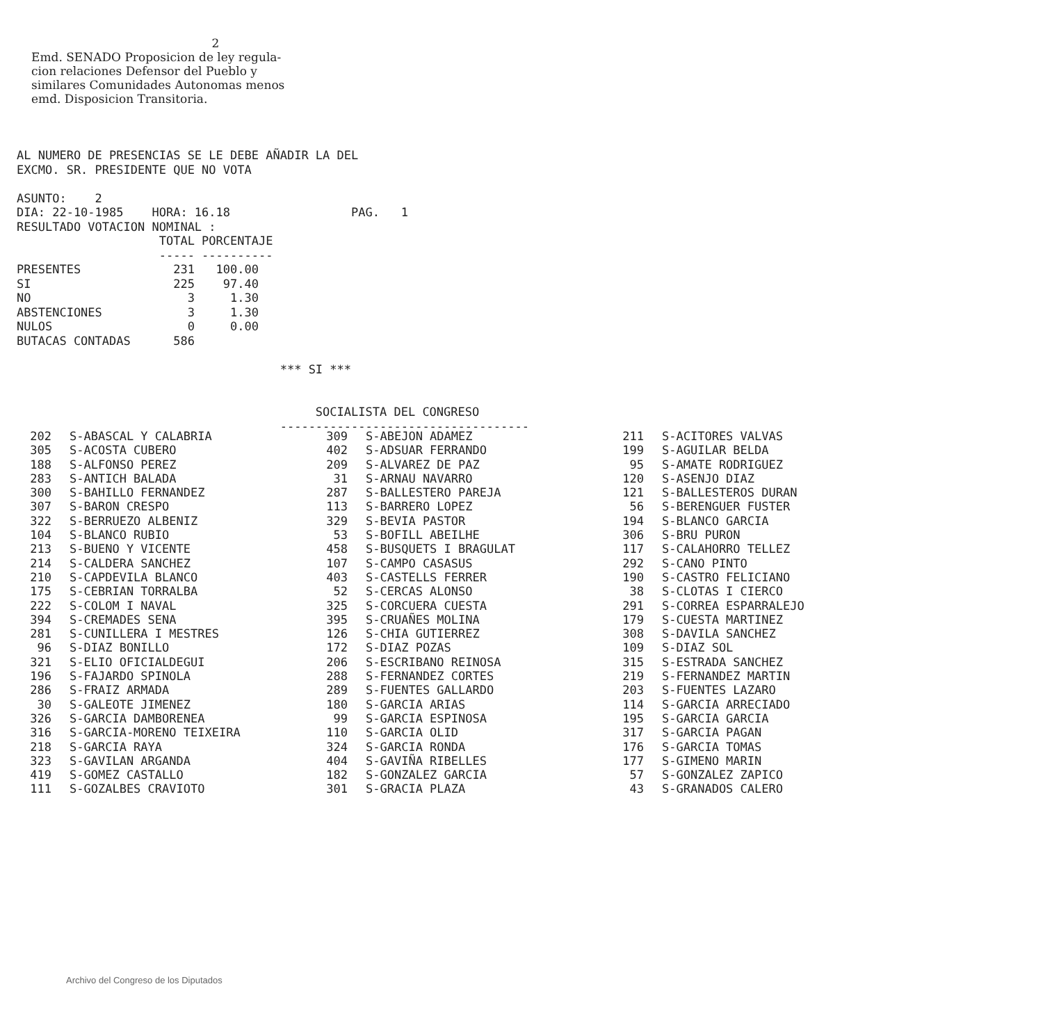2 Emd. SENADO Proposicion de ley regula- cion relaciones Defensor del Pueblo y similares Comunidades Autonomas menos emd. Disposicion Transitoria.
AL NUMERO DE PRESENCIAS SE LE DEBE AÑADIR LA DEL EXCMO. SR. PRESIDENTE QUE NO VOTA ASUNTO: 2 DIA: 22-10-1985 HORA: 16.18 PAG. 1 RESULTADO VOTACION NOMINAL : TOTAL PORCENTAJE ----- ---------- PRESENTES 231 100.00 SI 225 97.40 NO 3 1.30 ABSTENCIONES 3 1.30 NULOS 0 0.00 BUTACAS CONTADAS 586 *** SI *** SOCIALISTA DEL CONGRESO -----------------------------------
| 202 | S-ABASCAL Y CALABRIA | 309 | S-ABEJON ADAMEZ | 211 | S-ACITORES VALVAS |
| 305 | S-ACOSTA CUBERO | 402 | S-ADSUAR FERRANDO | 199 | S-AGUILAR BELDA |
| 188 | S-ALFONSO PEREZ | 209 | S-ALVAREZ DE PAZ | 95 | S-AMATE RODRIGUEZ |
| 283 | S-ANTICH BALADA | 31 | S-ARNAU NAVARRO | 120 | S-ASENJO DIAZ |
| 300 | S-BAHILLO FERNANDEZ | 287 | S-BALLESTERO PAREJA | 121 | S-BALLESTEROS DURAN |
| 307 | S-BARON CRESPO | 113 | S-BARRERO LOPEZ | 56 | S-BERENGUER FUSTER |
| 322 | S-BERRUEZO ALBENIZ | 329 | S-BEVIA PASTOR | 194 | S-BLANCO GARCIA |
| 104 | S-BLANCO RUBIO | 53 | S-BOFILL ABEILHE | 306 | S-BRU PURON |
| 213 | S-BUENO Y VICENTE | 458 | S-BUSQUETS I BRAGULAT | 117 | S-CALAHORRO TELLEZ |
| 214 | S-CALDERA SANCHEZ | 107 | S-CAMPO CASASUS | 292 | S-CANO PINTO |
| 210 | S-CAPDEVILA BLANCO | 403 | S-CASTELLS FERRER | 190 | S-CASTRO FELICIANO |
| 175 | S-CEBRIAN TORRALBA | 52 | S-CERCAS ALONSO | 38 | S-CLOTAS I CIERCO |
| 222 | S-COLOM I NAVAL | 325 | S-CORCUERA CUESTA | 291 | S-CORREA ESPARRALEJO |
| 394 | S-CREMADES SENA | 395 | S-CRUAÑES MOLINA | 179 | S-CUESTA MARTINEZ |
| 281 | S-CUNILLERA I MESTRES | 126 | S-CHIA GUTIERREZ | 308 | S-DAVILA SANCHEZ |
| 96 | S-DIAZ BONILLO | 172 | S-DIAZ POZAS | 109 | S-DIAZ SOL |
| 321 | S-ELIO OFICIALDEGUI | 206 | S-ESCRIBANO REINOSA | 315 | S-ESTRADA SANCHEZ |
| 196 | S-FAJARDO SPINOLA | 288 | S-FERNANDEZ CORTES | 219 | S-FERNANDEZ MARTIN |
| 286 | S-FRAIZ ARMADA | 289 | S-FUENTES GALLARDO | 203 | S-FUENTES LAZARO |
| 30 | S-GALEOTE JIMENEZ | 180 | S-GARCIA ARIAS | 114 | S-GARCIA ARRECIADO |
| 326 | S-GARCIA DAMBORENEA | 99 | S-GARCIA ESPINOSA | 195 | S-GARCIA GARCIA |
| 316 | S-GARCIA-MORENO TEIXEIRA | 110 | S-GARCIA OLID | 317 | S-GARCIA PAGAN |
| 218 | S-GARCIA RAYA | 324 | S-GARCIA RONDA | 176 | S-GARCIA TOMAS |
| 323 | S-GAVILAN ARGANDA | 404 | S-GAVIÑA RIBELLES | 177 | S-GIMENO MARIN |
| 419 | S-GOMEZ CASTALLO | 182 | S-GONZALEZ GARCIA | 57 | S-GONZALEZ ZAPICO |
| 111 | S-GOZALBES CRAVIOTO | 301 | S-GRACIA PLAZA | 43 | S-GRANADOS CALERO |
Archivo del Congreso de los Diputados